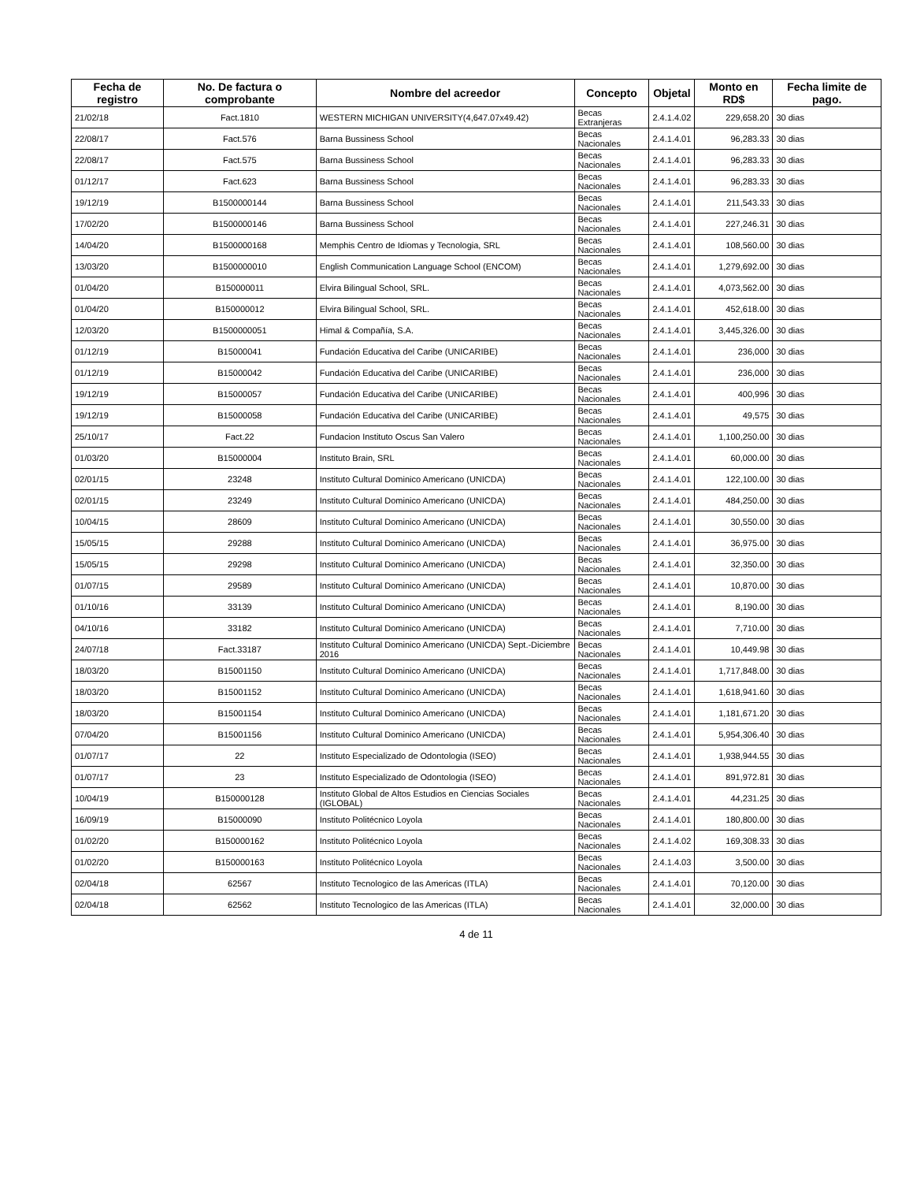| Fecha de registro | No. De factura o comprobante | Nombre del acreedor | Concepto | Objetal | Monto en RD$ | Fecha limite de pago. |
| --- | --- | --- | --- | --- | --- | --- |
| 21/02/18 | Fact.1810 | WESTERN MICHIGAN UNIVERSITY(4,647.07x49.42) | Becas Extranjeras | 2.4.1.4.02 | 229,658.20 | 30 dias |
| 22/08/17 | Fact.576 | Barna Bussiness School | Becas Nacionales | 2.4.1.4.01 | 96,283.33 | 30 dias |
| 22/08/17 | Fact.575 | Barna Bussiness School | Becas Nacionales | 2.4.1.4.01 | 96,283.33 | 30 dias |
| 01/12/17 | Fact.623 | Barna Bussiness School | Becas Nacionales | 2.4.1.4.01 | 96,283.33 | 30 dias |
| 19/12/19 | B1500000144 | Barna Bussiness School | Becas Nacionales | 2.4.1.4.01 | 211,543.33 | 30 dias |
| 17/02/20 | B1500000146 | Barna Bussiness School | Becas Nacionales | 2.4.1.4.01 | 227,246.31 | 30 dias |
| 14/04/20 | B1500000168 | Memphis Centro de Idiomas y Tecnologia, SRL | Becas Nacionales | 2.4.1.4.01 | 108,560.00 | 30 dias |
| 13/03/20 | B1500000010 | English Communication Language School (ENCOM) | Becas Nacionales | 2.4.1.4.01 | 1,279,692.00 | 30 dias |
| 01/04/20 | B150000011 | Elvira Bilingual School, SRL. | Becas Nacionales | 2.4.1.4.01 | 4,073,562.00 | 30 dias |
| 01/04/20 | B150000012 | Elvira Bilingual School, SRL. | Becas Nacionales | 2.4.1.4.01 | 452,618.00 | 30 dias |
| 12/03/20 | B1500000051 | Himal & Compañía, S.A. | Becas Nacionales | 2.4.1.4.01 | 3,445,326.00 | 30 dias |
| 01/12/19 | B15000041 | Fundación Educativa del Caribe (UNICARIBE) | Becas Nacionales | 2.4.1.4.01 | 236,000 | 30 dias |
| 01/12/19 | B15000042 | Fundación Educativa del Caribe (UNICARIBE) | Becas Nacionales | 2.4.1.4.01 | 236,000 | 30 dias |
| 19/12/19 | B15000057 | Fundación Educativa del Caribe (UNICARIBE) | Becas Nacionales | 2.4.1.4.01 | 400,996 | 30 dias |
| 19/12/19 | B15000058 | Fundación Educativa del Caribe (UNICARIBE) | Becas Nacionales | 2.4.1.4.01 | 49,575 | 30 dias |
| 25/10/17 | Fact.22 | Fundacion Instituto Oscus San Valero | Becas Nacionales | 2.4.1.4.01 | 1,100,250.00 | 30 dias |
| 01/03/20 | B15000004 | Instituto Brain, SRL | Becas Nacionales | 2.4.1.4.01 | 60,000.00 | 30 dias |
| 02/01/15 | 23248 | Instituto Cultural Dominico Americano (UNICDA) | Becas Nacionales | 2.4.1.4.01 | 122,100.00 | 30 dias |
| 02/01/15 | 23249 | Instituto Cultural Dominico Americano (UNICDA) | Becas Nacionales | 2.4.1.4.01 | 484,250.00 | 30 dias |
| 10/04/15 | 28609 | Instituto Cultural Dominico Americano (UNICDA) | Becas Nacionales | 2.4.1.4.01 | 30,550.00 | 30 dias |
| 15/05/15 | 29288 | Instituto Cultural Dominico Americano (UNICDA) | Becas Nacionales | 2.4.1.4.01 | 36,975.00 | 30 dias |
| 15/05/15 | 29298 | Instituto Cultural Dominico Americano (UNICDA) | Becas Nacionales | 2.4.1.4.01 | 32,350.00 | 30 dias |
| 01/07/15 | 29589 | Instituto Cultural Dominico Americano (UNICDA) | Becas Nacionales | 2.4.1.4.01 | 10,870.00 | 30 dias |
| 01/10/16 | 33139 | Instituto Cultural Dominico Americano (UNICDA) | Becas Nacionales | 2.4.1.4.01 | 8,190.00 | 30 dias |
| 04/10/16 | 33182 | Instituto Cultural Dominico Americano (UNICDA) | Becas Nacionales | 2.4.1.4.01 | 7,710.00 | 30 dias |
| 24/07/18 | Fact.33187 | Instituto Cultural Dominico Americano (UNICDA) Sept.-Diciembre 2016 | Becas Nacionales | 2.4.1.4.01 | 10,449.98 | 30 dias |
| 18/03/20 | B15001150 | Instituto Cultural Dominico Americano (UNICDA) | Becas Nacionales | 2.4.1.4.01 | 1,717,848.00 | 30 dias |
| 18/03/20 | B15001152 | Instituto Cultural Dominico Americano (UNICDA) | Becas Nacionales | 2.4.1.4.01 | 1,618,941.60 | 30 dias |
| 18/03/20 | B15001154 | Instituto Cultural Dominico Americano (UNICDA) | Becas Nacionales | 2.4.1.4.01 | 1,181,671.20 | 30 dias |
| 07/04/20 | B15001156 | Instituto Cultural Dominico Americano (UNICDA) | Becas Nacionales | 2.4.1.4.01 | 5,954,306.40 | 30 dias |
| 01/07/17 | 22 | Instituto Especializado de Odontologia (ISEO) | Becas Nacionales | 2.4.1.4.01 | 1,938,944.55 | 30 dias |
| 01/07/17 | 23 | Instituto Especializado de Odontologia (ISEO) | Becas Nacionales | 2.4.1.4.01 | 891,972.81 | 30 dias |
| 10/04/19 | B150000128 | Instituto Global de Altos Estudios en Ciencias Sociales (IGLOBAL) | Becas Nacionales | 2.4.1.4.01 | 44,231.25 | 30 dias |
| 16/09/19 | B15000090 | Instituto Politécnico Loyola | Becas Nacionales | 2.4.1.4.01 | 180,800.00 | 30 dias |
| 01/02/20 | B150000162 | Instituto Politécnico Loyola | Becas Nacionales | 2.4.1.4.02 | 169,308.33 | 30 dias |
| 01/02/20 | B150000163 | Instituto Politécnico Loyola | Becas Nacionales | 2.4.1.4.03 | 3,500.00 | 30 dias |
| 02/04/18 | 62567 | Instituto Tecnologico de las Americas (ITLA) | Becas Nacionales | 2.4.1.4.01 | 70,120.00 | 30 dias |
| 02/04/18 | 62562 | Instituto Tecnologico de las Americas (ITLA) | Becas Nacionales | 2.4.1.4.01 | 32,000.00 | 30 dias |
4 de 11